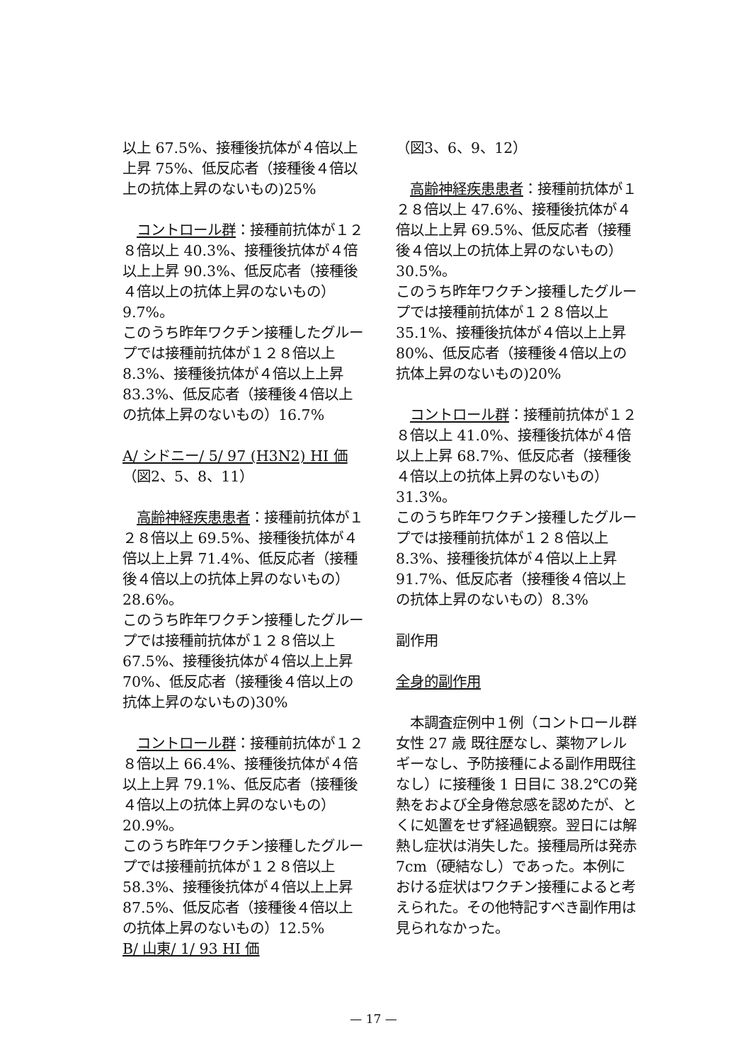以上 67.5%、接種後抗体が４倍以上上昇 75%、低反応者（接種後４倍以上の抗体上昇のないもの)25%
　コントロール群：接種前抗体が１２８倍以上 40.3%、接種後抗体が４倍以上上昇 90.3%、低反応者（接種後４倍以上の抗体上昇のないもの） 9.7%。
このうち昨年ワクチン接種したグループでは接種前抗体が１２８倍以上 8.3%、接種後抗体が４倍以上上昇 83.3%、低反応者（接種後４倍以上の抗体上昇のないもの）16.7%
A/ シドニー/ 5/ 97 (H3N2) HI 価
（図2、5、8、11）
　高齢神経疾患患者：接種前抗体が１２８倍以上 69.5%、接種後抗体が４倍以上上昇 71.4%、低反応者（接種後４倍以上の抗体上昇のないもの）28.6%。
このうち昨年ワクチン接種したグループでは接種前抗体が１２８倍以上 67.5%、接種後抗体が４倍以上上昇 70%、低反応者（接種後４倍以上の抗体上昇のないもの)30%
　コントロール群：接種前抗体が１２８倍以上 66.4%、接種後抗体が４倍以上上昇 79.1%、低反応者（接種後４倍以上の抗体上昇のないもの） 20.9%。
このうち昨年ワクチン接種したグループでは接種前抗体が１２８倍以上 58.3%、接種後抗体が４倍以上上昇 87.5%、低反応者（接種後４倍以上の抗体上昇のないもの）12.5%
B/ 山東/ 1/ 93 HI 価
（図3、6、9、12）
　高齢神経疾患患者：接種前抗体が１２８倍以上 47.6%、接種後抗体が４倍以上上昇 69.5%、低反応者（接種後４倍以上の抗体上昇のないもの）30.5%。
このうち昨年ワクチン接種したグループでは接種前抗体が１２８倍以上 35.1%、接種後抗体が４倍以上上昇 80%、低反応者（接種後４倍以上の抗体上昇のないもの)20%
　コントロール群：接種前抗体が１２８倍以上 41.0%、接種後抗体が４倍以上上昇 68.7%、低反応者（接種後４倍以上の抗体上昇のないもの） 31.3%。
このうち昨年ワクチン接種したグループでは接種前抗体が１２８倍以上 8.3%、接種後抗体が４倍以上上昇 91.7%、低反応者（接種後４倍以上の抗体上昇のないもの）8.3%
副作用
全身的副作用
　本調査症例中１例（コントロール群 女性 27 歳 既往歴なし、薬物アレルギーなし、予防接種による副作用既往なし）に接種後 1 日目に 38.2℃の発熱をおよび全身倦怠感を認めたが、とくに処置をせず経過観察。翌日には解熱し症状は消失した。接種局所は発赤 7cm（硬結なし）であった。本例における症状はワクチン接種によると考えられた。その他特記すべき副作用は見られなかった。
— 17 —